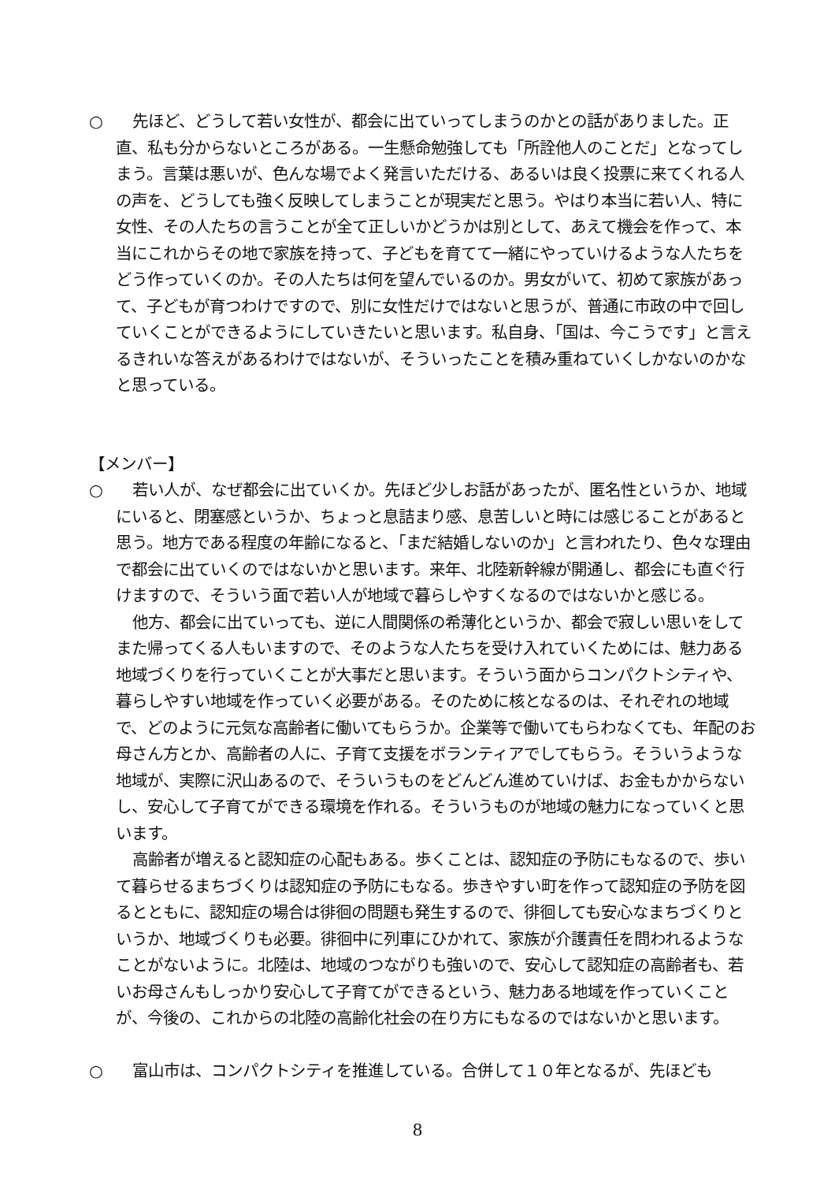○ 先ほど、どうして若い女性が、都会に出ていってしまうのかとの話がありました。正直、私も分からないところがある。一生懸命勉強しても「所詮他人のことだ」となってしまう。言葉は悪いが、色んな場でよく発言いただける、あるいは良く投票に来てくれる人の声を、どうしても強く反映してしまうことが現実だと思う。やはり本当に若い人、特に女性、その人たちの言うことが全て正しいかどうかは別として、あえて機会を作って、本当にこれからその地で家族を持って、子どもを育てて一緒にやっていけるような人たちをどう作っていくのか。その人たちは何を望んでいるのか。男女がいて、初めて家族があって、子どもが育つわけですので、別に女性だけではないと思うが、普通に市政の中で回していくことができるようにしていきたいと思います。私自身、「国は、今こうです」と言えるきれいな答えがあるわけではないが、そういったことを積み重ねていくしかないのかなと思っている。
【メンバー】
○ 若い人が、なぜ都会に出ていくか。先ほど少しお話があったが、匿名性というか、地域にいると、閉塞感というか、ちょっと息詰まり感、息苦しいと時には感じることがあると思う。地方である程度の年齢になると、「まだ結婚しないのか」と言われたり、色々な理由で都会に出ていくのではないかと思います。来年、北陸新幹線が開通し、都会にも直ぐ行けますので、そういう面で若い人が地域で暮らしやすくなるのではないかと感じる。
他方、都会に出ていっても、逆に人間関係の希薄化というか、都会で寂しい思いをしてまた帰ってくる人もいますので、そのような人たちを受け入れていくためには、魅力ある地域づくりを行っていくことが大事だと思います。そういう面からコンパクトシティや、暮らしやすい地域を作っていく必要がある。そのために核となるのは、それぞれの地域で、どのように元気な高齢者に働いてもらうか。企業等で働いてもらわなくても、年配のお母さん方とか、高齢者の人に、子育て支援をボランティアでしてもらう。そういうような地域が、実際に沢山あるので、そういうものをどんどん進めていけば、お金もかからないし、安心して子育てができる環境を作れる。そういうものが地域の魅力になっていくと思います。
高齢者が増えると認知症の心配もある。歩くことは、認知症の予防にもなるので、歩いて暮らせるまちづくりは認知症の予防にもなる。歩きやすい町を作って認知症の予防を図るとともに、認知症の場合は徘徊の問題も発生するので、徘徊しても安心なまちづくりというか、地域づくりも必要。徘徊中に列車にひかれて、家族が介護責任を問われるようなことがないように。北陸は、地域のつながりも強いので、安心して認知症の高齢者も、若いお母さんもしっかり安心して子育てができるという、魅力ある地域を作っていくことが、今後の、これからの北陸の高齢化社会の在り方にもなるのではないかと思います。
○ 富山市は、コンパクトシティを推進している。合併して１０年となるが、先ほども
8